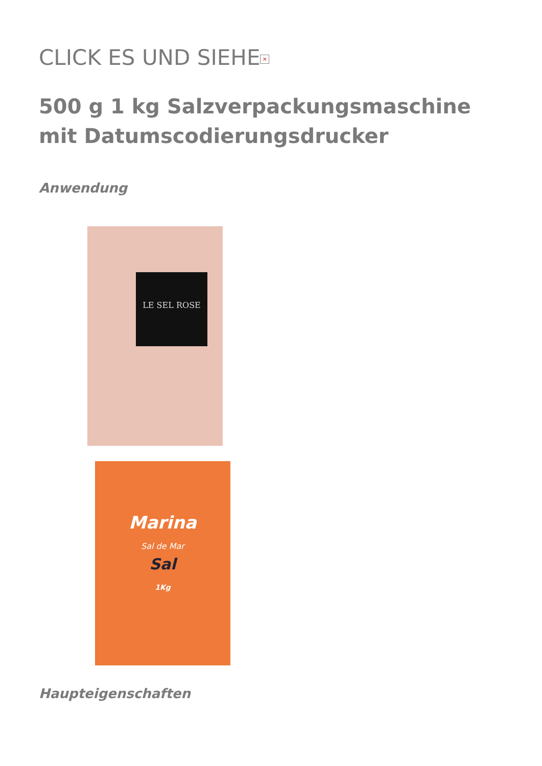CLICK ES UND SIEHE ×
500 g 1 kg Salzverpackungsmaschine mit Datumscodierungsdrucker
Anwendung
LE SEL ROSE
Marina
Sal de Mar
Sal
1Kg
Haupteigenschaften